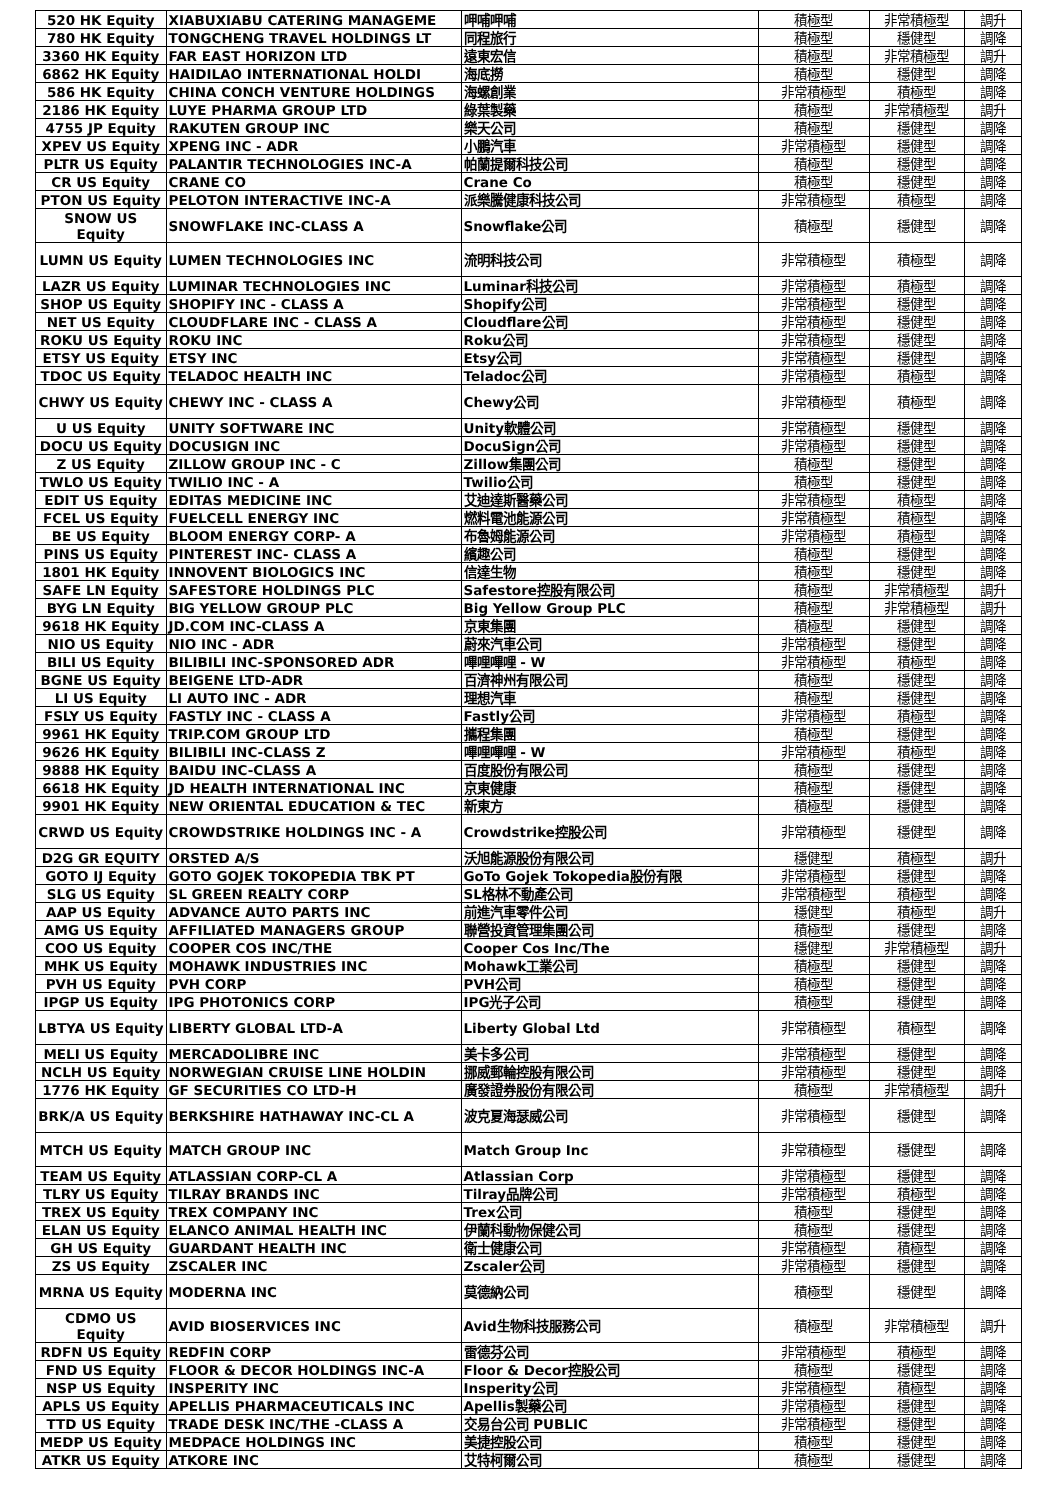| 520 HK Equity | XIABUXIABU CATERING MANAGEME | 呷哺呷哺 | 積極型 | 非常積極型 | 調升 |
| 780 HK Equity | TONGCHENG TRAVEL HOLDINGS LT | 同程旅行 | 積極型 | 穩健型 | 調降 |
| 3360 HK Equity | FAR EAST HORIZON LTD | 遠東宏信 | 積極型 | 非常積極型 | 調升 |
| 6862 HK Equity | HAIDILAO INTERNATIONAL HOLDI | 海底撈 | 積極型 | 穩健型 | 調降 |
| 586 HK Equity | CHINA CONCH VENTURE HOLDINGS | 海螺創業 | 非常積極型 | 積極型 | 調降 |
| 2186 HK Equity | LUYE PHARMA GROUP LTD | 綠葉製藥 | 積極型 | 非常積極型 | 調升 |
| 4755 JP Equity | RAKUTEN GROUP INC | 樂天公司 | 積極型 | 穩健型 | 調降 |
| XPEV US Equity | XPENG INC - ADR | 小鵬汽車 | 非常積極型 | 穩健型 | 調降 |
| PLTR US Equity | PALANTIR TECHNOLOGIES INC-A | 帕蘭提爾科技公司 | 積極型 | 穩健型 | 調降 |
| CR US Equity | CRANE CO | Crane Co | 積極型 | 穩健型 | 調降 |
| PTON US Equity | PELOTON INTERACTIVE INC-A | 派樂騰健康科技公司 | 非常積極型 | 積極型 | 調降 |
| SNOW US Equity | SNOWFLAKE INC-CLASS A | Snowflake公司 | 積極型 | 穩健型 | 調降 |
| LUMN US Equity | LUMEN TECHNOLOGIES INC | 流明科技公司 | 非常積極型 | 積極型 | 調降 |
| LAZR US Equity | LUMINAR TECHNOLOGIES INC | Luminar科技公司 | 非常積極型 | 積極型 | 調降 |
| SHOP US Equity | SHOPIFY INC - CLASS A | Shopify公司 | 非常積極型 | 穩健型 | 調降 |
| NET US Equity | CLOUDFLARE INC - CLASS A | Cloudflare公司 | 非常積極型 | 穩健型 | 調降 |
| ROKU US Equity | ROKU INC | Roku公司 | 非常積極型 | 穩健型 | 調降 |
| ETSY US Equity | ETSY INC | Etsy公司 | 非常積極型 | 穩健型 | 調降 |
| TDOC US Equity | TELADOC HEALTH INC | Teladoc公司 | 非常積極型 | 積極型 | 調降 |
| CHWY US Equity | CHEWY INC - CLASS A | Chewy公司 | 非常積極型 | 積極型 | 調降 |
| U US Equity | UNITY SOFTWARE INC | Unity軟體公司 | 非常積極型 | 穩健型 | 調降 |
| DOCU US Equity | DOCUSIGN INC | DocuSign公司 | 非常積極型 | 穩健型 | 調降 |
| Z US Equity | ZILLOW GROUP INC - C | Zillow集團公司 | 積極型 | 穩健型 | 調降 |
| TWLO US Equity | TWILIO INC - A | Twilio公司 | 積極型 | 穩健型 | 調降 |
| EDIT US Equity | EDITAS MEDICINE INC | 艾迪達斯醫藥公司 | 非常積極型 | 積極型 | 調降 |
| FCEL US Equity | FUELCELL ENERGY INC | 燃料電池能源公司 | 非常積極型 | 積極型 | 調降 |
| BE US Equity | BLOOM ENERGY CORP- A | 布魯姆能源公司 | 非常積極型 | 積極型 | 調降 |
| PINS US Equity | PINTEREST INC- CLASS A | 繽趣公司 | 積極型 | 穩健型 | 調降 |
| 1801 HK Equity | INNOVENT BIOLOGICS INC | 信達生物 | 積極型 | 穩健型 | 調降 |
| SAFE LN Equity | SAFESTORE HOLDINGS PLC | Safestore控股有限公司 | 積極型 | 非常積極型 | 調升 |
| BYG LN Equity | BIG YELLOW GROUP PLC | Big Yellow Group PLC | 積極型 | 非常積極型 | 調升 |
| 9618 HK Equity | JD.COM INC-CLASS A | 京東集團 | 積極型 | 穩健型 | 調降 |
| NIO US Equity | NIO INC - ADR | 蔚來汽車公司 | 非常積極型 | 穩健型 | 調降 |
| BILI US Equity | BILIBILI INC-SPONSORED ADR | 嗶哩嗶哩 - W | 非常積極型 | 積極型 | 調降 |
| BGNE US Equity | BEIGENE LTD-ADR | 百濟神州有限公司 | 積極型 | 穩健型 | 調降 |
| LI US Equity | LI AUTO INC - ADR | 理想汽車 | 積極型 | 穩健型 | 調降 |
| FSLY US Equity | FASTLY INC - CLASS A | Fastly公司 | 非常積極型 | 積極型 | 調降 |
| 9961 HK Equity | TRIP.COM GROUP LTD | 攜程集團 | 積極型 | 穩健型 | 調降 |
| 9626 HK Equity | BILIBILI INC-CLASS Z | 嗶哩嗶哩 - W | 非常積極型 | 積極型 | 調降 |
| 9888 HK Equity | BAIDU INC-CLASS A | 百度股份有限公司 | 積極型 | 穩健型 | 調降 |
| 6618 HK Equity | JD HEALTH INTERNATIONAL INC | 京東健康 | 積極型 | 穩健型 | 調降 |
| 9901 HK Equity | NEW ORIENTAL EDUCATION & TEC | 新東方 | 積極型 | 穩健型 | 調降 |
| CRWD US Equity | CROWDSTRIKE HOLDINGS INC - A | Crowdstrike控股公司 | 非常積極型 | 穩健型 | 調降 |
| D2G GR EQUITY | ORSTED A/S | 沃旭能源股份有限公司 | 穩健型 | 積極型 | 調升 |
| GOTO IJ Equity | GOTO GOJEK TOKOPEDIA TBK PT | GoTo Gojek Tokopedia股份有限 | 非常積極型 | 穩健型 | 調降 |
| SLG US Equity | SL GREEN REALTY CORP | SL格林不動產公司 | 非常積極型 | 積極型 | 調降 |
| AAP US Equity | ADVANCE AUTO PARTS INC | 前進汽車零件公司 | 穩健型 | 積極型 | 調升 |
| AMG US Equity | AFFILIATED MANAGERS GROUP | 聯營投資管理集團公司 | 積極型 | 穩健型 | 調降 |
| COO US Equity | COOPER COS INC/THE | Cooper Cos Inc/The | 穩健型 | 非常積極型 | 調升 |
| MHK US Equity | MOHAWK INDUSTRIES INC | Mohawk工業公司 | 積極型 | 穩健型 | 調降 |
| PVH US Equity | PVH CORP | PVH公司 | 積極型 | 穩健型 | 調降 |
| IPGP US Equity | IPG PHOTONICS CORP | IPG光子公司 | 積極型 | 穩健型 | 調降 |
| LBTYA US Equity | LIBERTY GLOBAL LTD-A | Liberty Global Ltd | 非常積極型 | 積極型 | 調降 |
| MELI US Equity | MERCADOLIBRE INC | 美卡多公司 | 非常積極型 | 穩健型 | 調降 |
| NCLH US Equity | NORWEGIAN CRUISE LINE HOLDIN | 挪威郵輪控股有限公司 | 非常積極型 | 穩健型 | 調降 |
| 1776 HK Equity | GF SECURITIES CO LTD-H | 廣發證券股份有限公司 | 積極型 | 非常積極型 | 調升 |
| BRK/A US Equity | BERKSHIRE HATHAWAY INC-CL A | 波克夏海瑟威公司 | 非常積極型 | 穩健型 | 調降 |
| MTCH US Equity | MATCH GROUP INC | Match Group Inc | 非常積極型 | 穩健型 | 調降 |
| TEAM US Equity | ATLASSIAN CORP-CL A | Atlassian Corp | 非常積極型 | 穩健型 | 調降 |
| TLRY US Equity | TILRAY BRANDS INC | Tilray品牌公司 | 非常積極型 | 積極型 | 調降 |
| TREX US Equity | TREX COMPANY INC | Trex公司 | 積極型 | 穩健型 | 調降 |
| ELAN US Equity | ELANCO ANIMAL HEALTH INC | 伊蘭科動物保健公司 | 積極型 | 穩健型 | 調降 |
| GH US Equity | GUARDANT HEALTH INC | 衛士健康公司 | 非常積極型 | 積極型 | 調降 |
| ZS US Equity | ZSCALER INC | Zscaler公司 | 非常積極型 | 穩健型 | 調降 |
| MRNA US Equity | MODERNA INC | 莫德納公司 | 積極型 | 穩健型 | 調降 |
| CDMO US Equity | AVID BIOSERVICES INC | Avid生物科技服務公司 | 積極型 | 非常積極型 | 調升 |
| RDFN US Equity | REDFIN CORP | 雷德芬公司 | 非常積極型 | 積極型 | 調降 |
| FND US Equity | FLOOR & DECOR HOLDINGS INC-A | Floor & Decor控股公司 | 積極型 | 穩健型 | 調降 |
| NSP US Equity | INSPERITY INC | Insperity公司 | 非常積極型 | 積極型 | 調降 |
| APLS US Equity | APELLIS PHARMACEUTICALS INC | Apellis製藥公司 | 非常積極型 | 穩健型 | 調降 |
| TTD US Equity | TRADE DESK INC/THE -CLASS A | 交易台公司 PUBLIC | 非常積極型 | 穩健型 | 調降 |
| MEDP US Equity | MEDPACE HOLDINGS INC | 美捷控股公司 | 積極型 | 穩健型 | 調降 |
| ATKR US Equity | ATKORE INC | 艾特柯爾公司 | 積極型 | 穩健型 | 調降 |